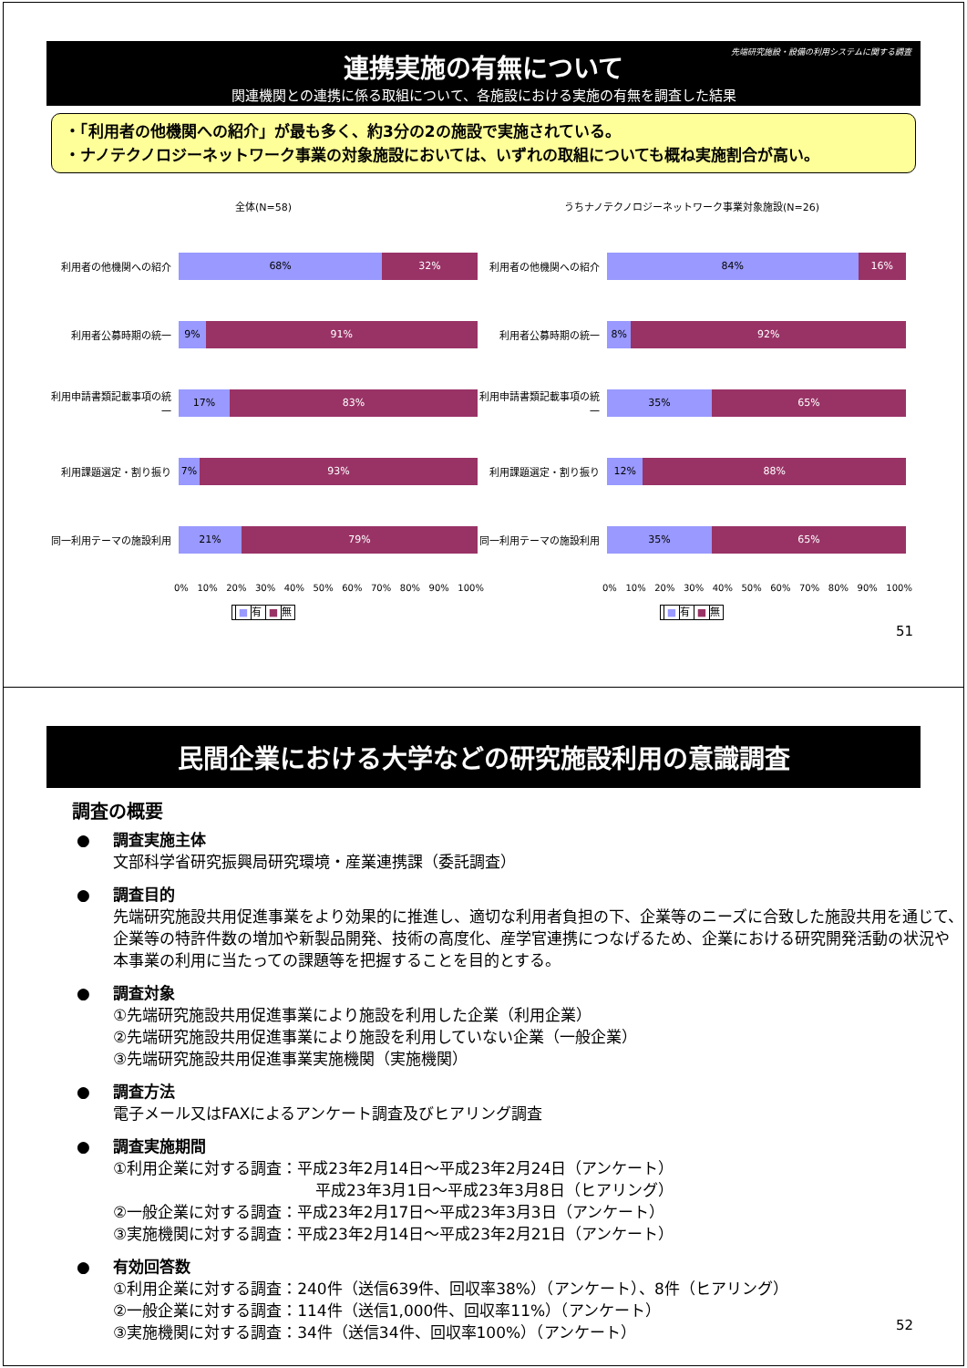先端研究施設・設備の利用システムに関する調査
連携実施の有無について
関連機関との連携に係る取組について、各施設における実施の有無を調査した結果
・「利用者の他機関への紹介」が最も多く、約3分の2の施設で実施されている。
・ナノテクノロジーネットワーク事業の対象施設においては、いずれの取組についても概ね実施割合が高い。
全体(N=58)
利用者の他機関への紹介
68% 32%
利用者公募時期の統一
9% 91%
利用申請書類記載事項の統一
17% 83%
利用課題選定・割り振り
7% 93%
同一利用テーマの施設利用
21% 79%
0% 10% 20% 30% 40% 50% 60% 70% 80% 90% 100%
■ 有 ■ 無
うちナノテクノロジーネットワーク事業対象施設(N=26)
利用者の他機関への紹介
84% 16%
利用者公募時期の統一
8% 92%
利用申請書類記載事項の統一
35% 65%
利用課題選定・割り振り
12% 88%
同一利用テーマの施設利用
35% 65%
0% 10% 20% 30% 40% 50% 60% 70% 80% 90% 100%
■ 有 ■ 無
51
民間企業における大学などの研究施設利用の意識調査
調査の概要
● 調査実施主体
文部科学省研究振興局研究環境・産業連携課（委託調査）
● 調査目的
先端研究施設共用促進事業をより効果的に推進し、適切な利用者負担の下、企業等のニーズに合致した施設共用を通じて、企業等の特許件数の増加や新製品開発、技術の高度化、産学官連携につなげるため、企業における研究開発活動の状況や本事業の利用に当たっての課題等を把握することを目的とする。
● 調査対象
①先端研究施設共用促進事業により施設を利用した企業（利用企業）
②先端研究施設共用促進事業により施設を利用していない企業（一般企業）
③先端研究施設共用促進事業実施機関（実施機関）
● 調査方法
電子メール又はFAXによるアンケート調査及びヒアリング調査
● 調査実施期間
①利用企業に対する調査：平成23年2月14日～平成23年2月24日（アンケート）
平成23年3月1日～平成23年3月8日（ヒアリング）
②一般企業に対する調査：平成23年2月17日～平成23年3月3日（アンケート）
③実施機関に対する調査：平成23年2月14日～平成23年2月21日（アンケート）
● 有効回答数
①利用企業に対する調査：240件（送信639件、回収率38%）（アンケート）、8件（ヒアリング）
②一般企業に対する調査：114件（送信1,000件、回収率11%）（アンケート）
③実施機関に対する調査：34件（送信34件、回収率100%）（アンケート）
52